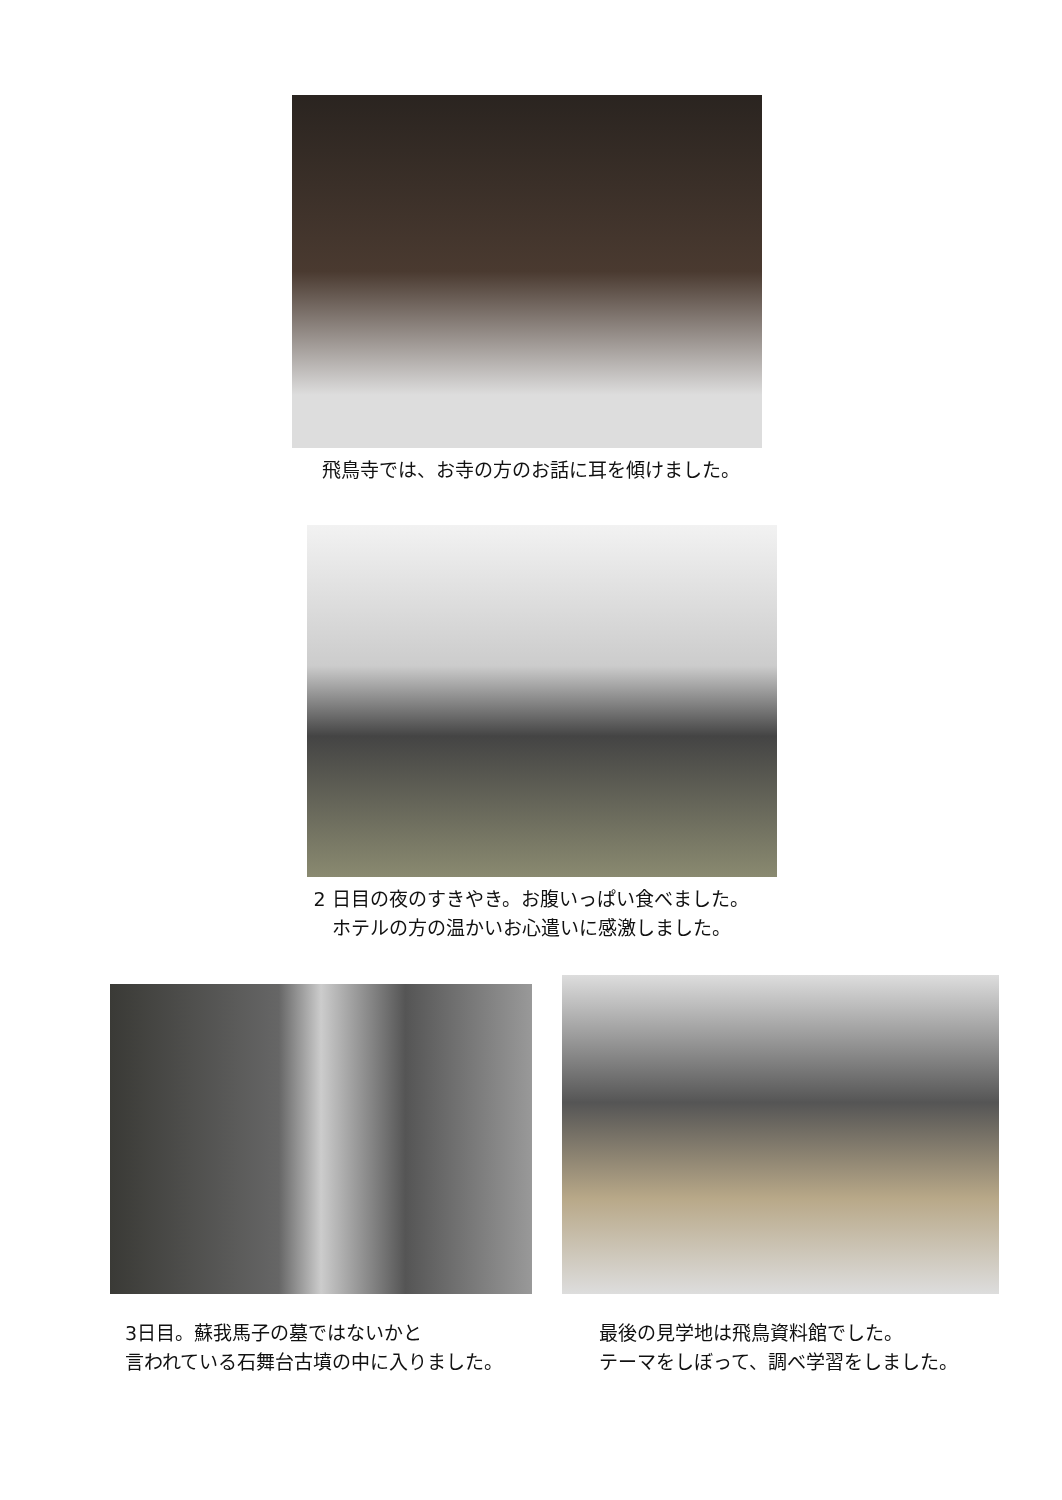飛鳥寺では、お寺の方のお話に耳を傾けました。
2 日目の夜のすきやき。お腹いっぱい食べました。
ホテルの方の温かいお心遣いに感激しました。
3日目。蘇我馬子の墓ではないかと
言われている石舞台古墳の中に入りました。
最後の見学地は飛鳥資料館でした。
テーマをしぼって、調べ学習をしました。